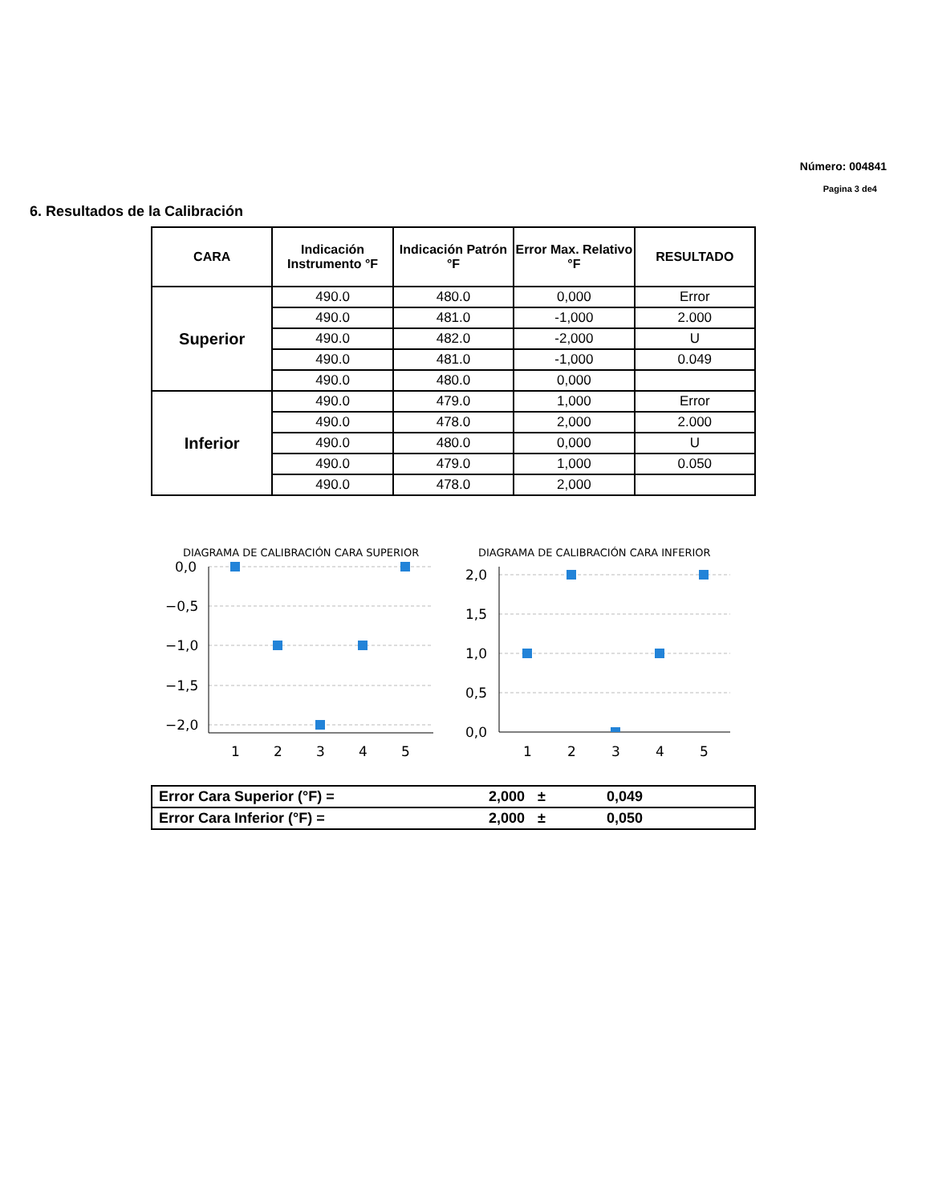Número: 004841
Pagina 3 de4
6. Resultados de la Calibración
| CARA | Indicación Instrumento °F | Indicación Patrón °F | Error Max. Relativo °F | RESULTADO |
| --- | --- | --- | --- | --- |
| Superior | 490.0 | 480.0 | 0,000 | Error |
| | 490.0 | 481.0 | -1,000 | 2.000 |
| | 490.0 | 482.0 | -2,000 | U |
| | 490.0 | 481.0 | -1,000 | 0.049 |
| | 490.0 | 480.0 | 0,000 | |
| Inferior | 490.0 | 479.0 | 1,000 | Error |
| | 490.0 | 478.0 | 2,000 | 2.000 |
| | 490.0 | 480.0 | 0,000 | U |
| | 490.0 | 479.0 | 1,000 | 0.050 |
| | 490.0 | 478.0 | 2,000 | |
DIAGRAMA DE CALIBRACIÓN CARA SUPERIOR
0,0
−0,5
−1,0
−1,5
−2,0
1
2
3
4
5
DIAGRAMA DE CALIBRACIÓN CARA INFERIOR
2,0
1,5
1,0
0,5
0,0
1
2
3
4
5
| Error Cara Superior (°F) = | 2,000 | ± | 0,049 |
| Error Cara Inferior (°F) = | 2,000 | ± | 0,050 |